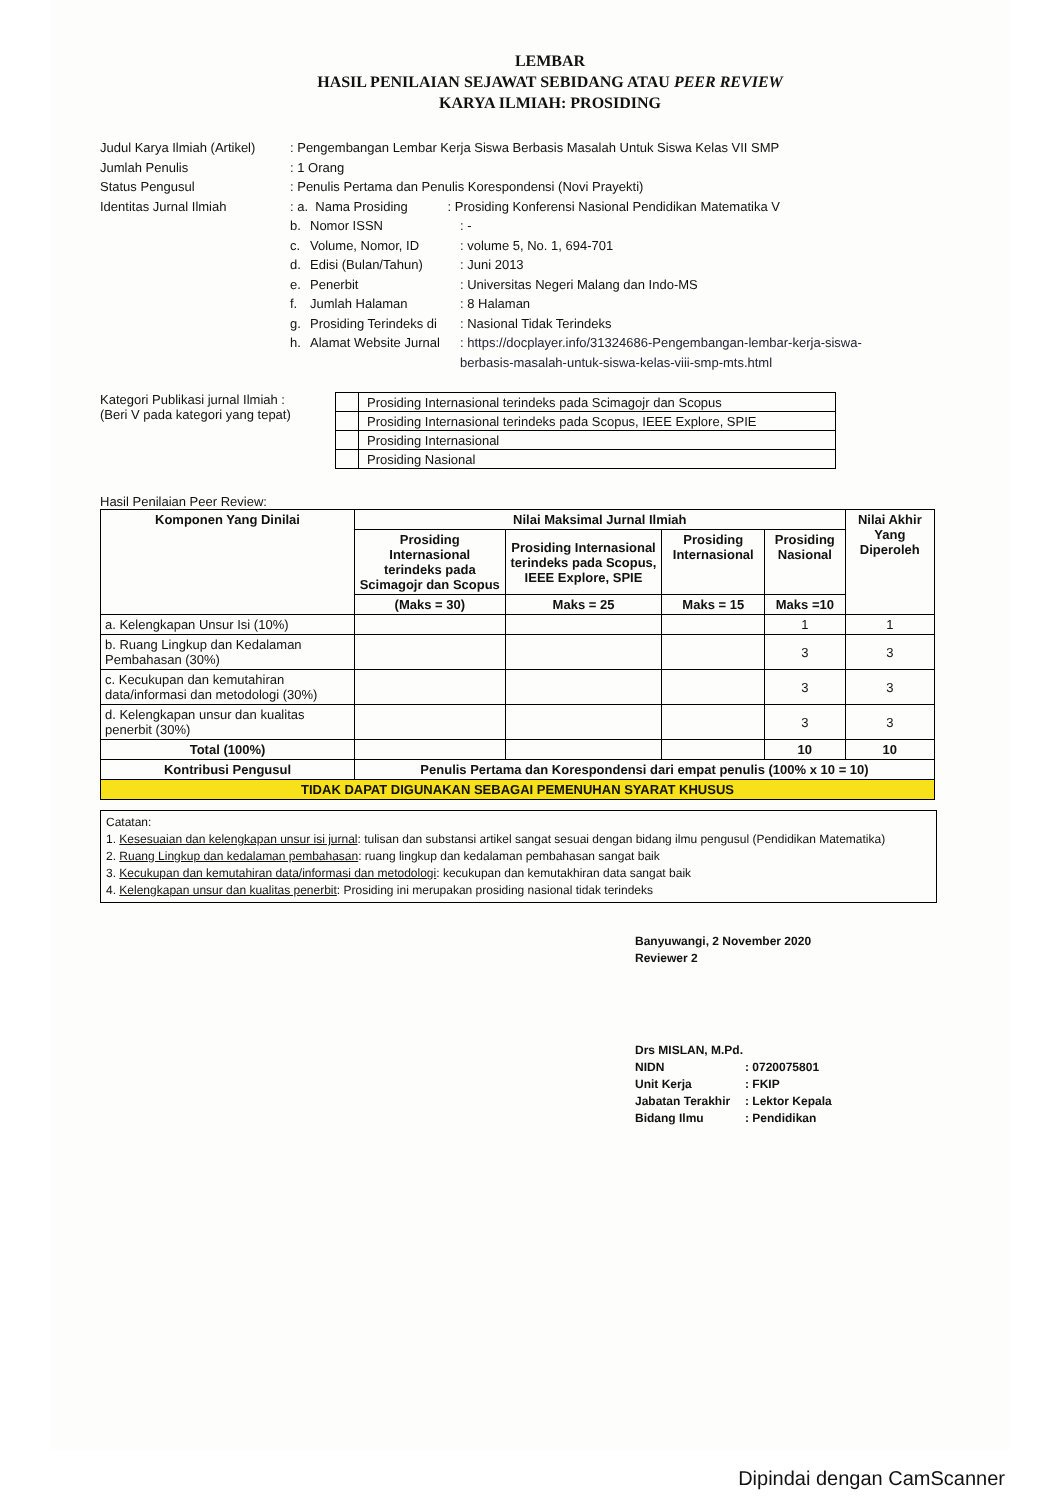LEMBAR
HASIL PENILAIAN SEJAWAT SEBIDANG ATAU PEER REVIEW
KARYA ILMIAH: PROSIDING
Judul Karya Ilmiah (Artikel)
: Pengembangan Lembar Kerja Siswa Berbasis Masalah Untuk Siswa Kelas VII SMP
Jumlah Penulis : 1 Orang
Status Pengusul : Penulis Pertama dan Penulis Korespondensi (Novi Prayekti)
Identitas Jurnal Ilmiah : a. Nama Prosiding : Prosiding Konferensi Nasional Pendidikan Matematika V
b. Nomor ISSN : -
c. Volume, Nomor, ID : volume 5, No. 1, 694-701
d. Edisi (Bulan/Tahun) : Juni 2013
e. Penerbit : Universitas Negeri Malang dan Indo-MS
f. Jumlah Halaman : 8 Halaman
g. Prosiding Terindeks di
: Nasional Tidak Terindeks
h. Alamat Website Jurnal
: https://docplayer.info/31324686-Pengembangan-lembar-kerja-siswa-
berbasis-masalah-untuk-siswa-kelas-viii-smp-mts.html
Kategori Publikasi jurnal Ilmiah :
(Beri V pada kategori yang tepat)
| | Prosiding Internasional terindeks pada Scimagojr dan Scopus |
| | Prosiding Internasional terindeks pada Scopus, IEEE Explore, SPIE |
| | Prosiding Internasional |
| | Prosiding Nasional |
Hasil Penilaian Peer Review:
| Komponen Yang Dinilai | Nilai Maksimal Jurnal Ilmiah | | | | Nilai Akhir Yang Diperoleh |
| --- | --- | --- | --- | --- | --- |
| | Prosiding Internasional terindeks pada Scimagojr dan Scopus | Prosiding Internasional terindeks pada Scopus, IEEE Explore, SPIE | Prosiding Internasional | Prosiding Nasional | |
| | (Maks = 30) | Maks = 25 | Maks = 15 | Maks =10 | |
| a. Kelengkapan Unsur Isi (10%) | | | | 1 | 1 |
| b. Ruang Lingkup dan Kedalaman Pembahasan (30%) | | | | 3 | 3 |
| c. Kecukupan dan kemutahiran data/informasi dan metodologi (30%) | | | | 3 | 3 |
| d. Kelengkapan unsur dan kualitas penerbit (30%) | | | | 3 | 3 |
| Total (100%) | | | | 10 | 10 |
| Kontribusi Pengusul | Penulis Pertama dan Korespondensi dari empat penulis (100% x 10 = 10) | | | | |
| TIDAK DAPAT DIGUNAKAN SEBAGAI PEMENUHAN SYARAT KHUSUS | | | | | |
Catatan:
1. Kesesuaian dan kelengkapan unsur isi jurnal: tulisan dan substansi artikel sangat sesuai dengan bidang ilmu pengusul (Pendidikan Matematika)
2. Ruang Lingkup dan kedalaman pembahasan: ruang lingkup dan kedalaman pembahasan sangat baik
3. Kecukupan dan kemutahiran data/informasi dan metodologi: kecukupan dan kemutakhiran data sangat baik
4. Kelengkapan unsur dan kualitas penerbit: Prosiding ini merupakan prosiding nasional tidak terindeks
Banyuwangi, 2 November 2020
Reviewer 2
Drs MISLAN, M.Pd.
NIDN : 0720075801
Unit Kerja : FKIP
Jabatan Terakhir
: Lektor Kepala
Bidang Ilmu : Pendidikan
Dipindai dengan CamScanner